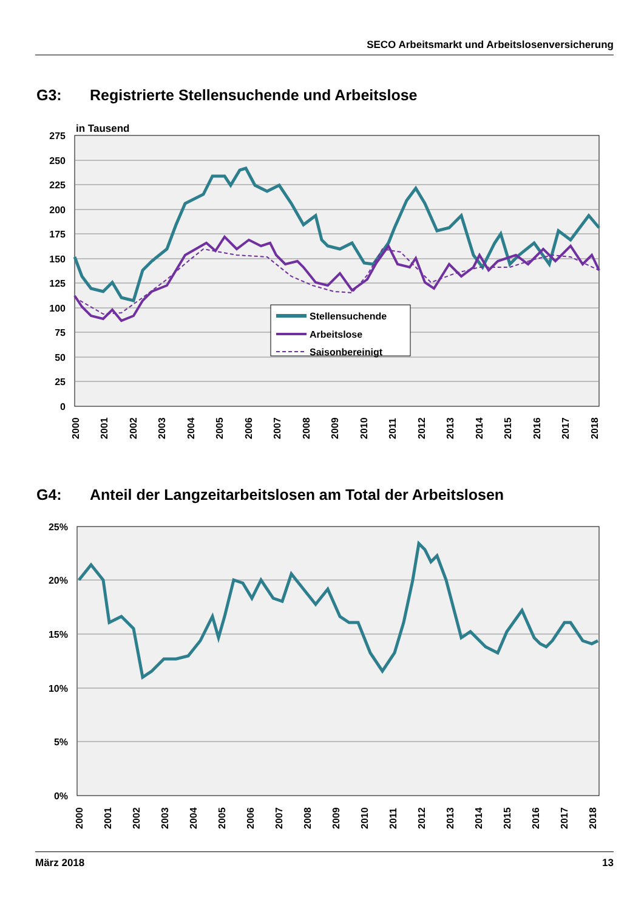SECO Arbeitsmarkt und Arbeitslosenversicherung
G3: Registrierte Stellensuchende und Arbeitslose
in Tausend
275
250
225
200
175
150
125
100
75
50
25
0
Stellensuchende
Arbeitslose
Saisonbereinigt
2000
2001
2002
2003
2004
2005
2006
2007
2008
2009
2010
2011
2012
2013
2014
2015
2016
2017
2018
G4: Anteil der Langzeitarbeitslosen am Total der Arbeitslosen
25%
20%
15%
10%
5%
0%
2000
2001
2002
2003
2004
2005
2006
2007
2008
2009
2010
2011
2012
2013
2014
2015
2016
2017
2018
März 2018 13